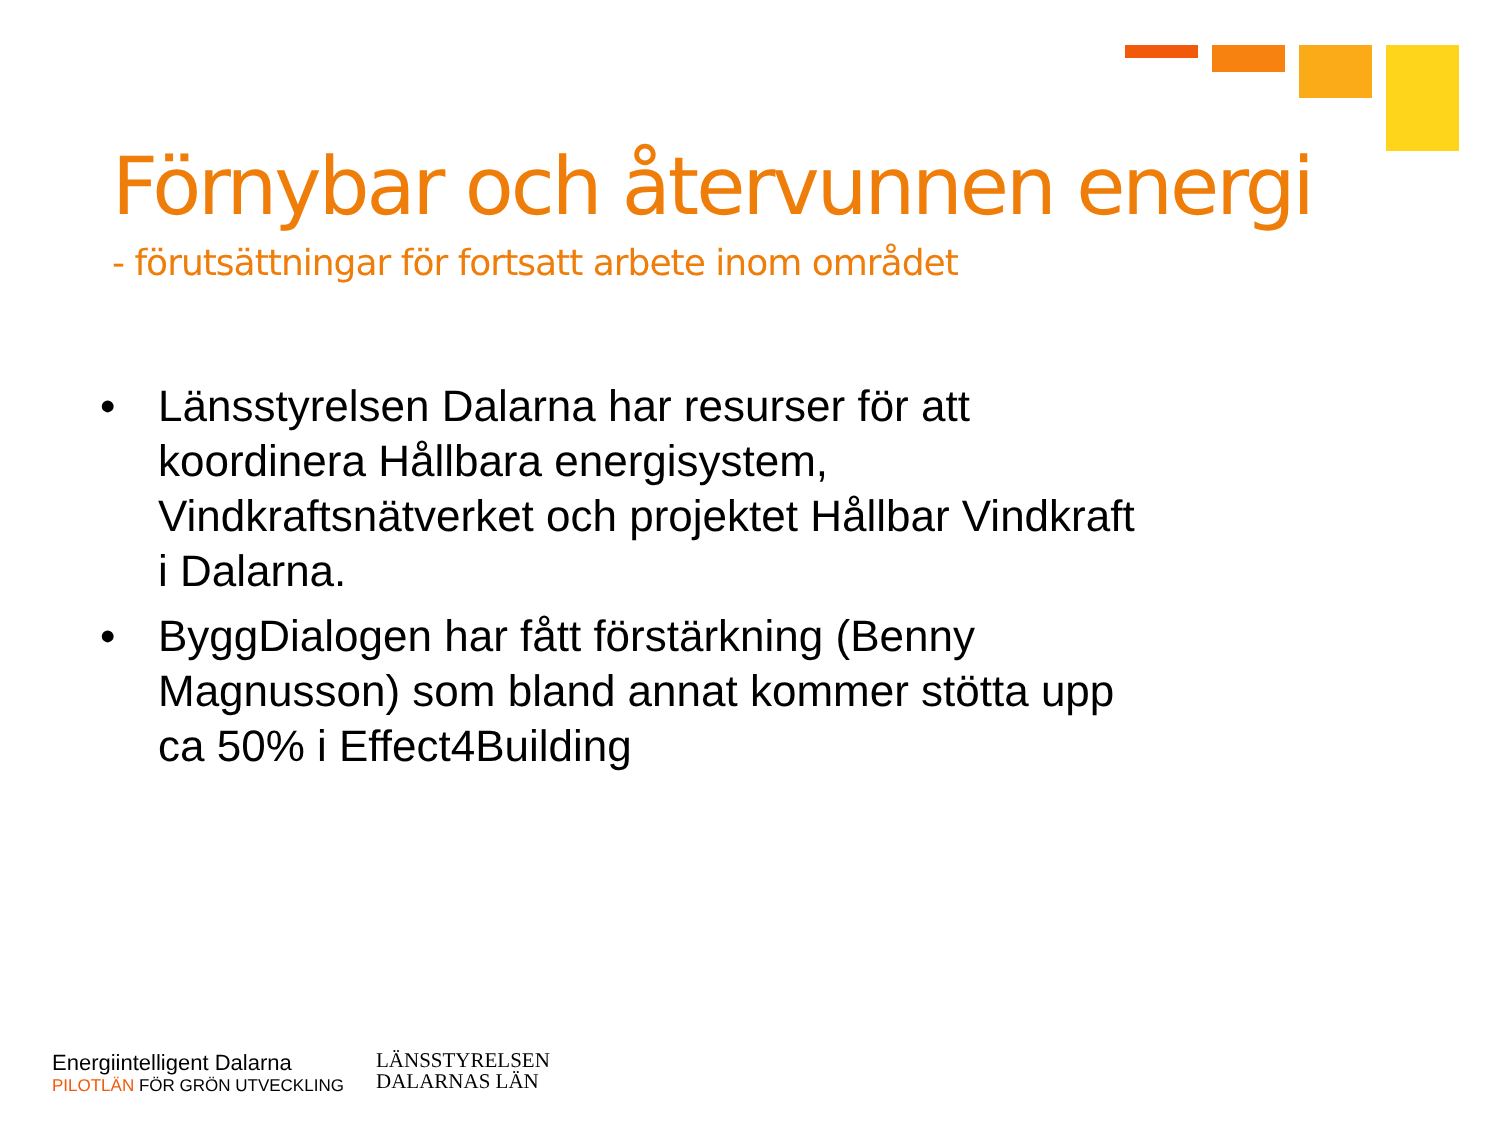Förnybar och återvunnen energi
- förutsättningar för fortsatt arbete inom området
• Länsstyrelsen Dalarna har resurser för att koordinera Hållbara energisystem, Vindkraftsnätverket och projektet Hållbar Vindkraft i Dalarna.
• ByggDialogen har fått förstärkning (Benny Magnusson) som bland annat kommer stötta upp ca 50% i Effect4Building
Energiintelligent Dalarna
PILOTLÄN FÖR GRÖN UTVECKLING
LÄNSSTYRELSEN
DALARNAS LÄN